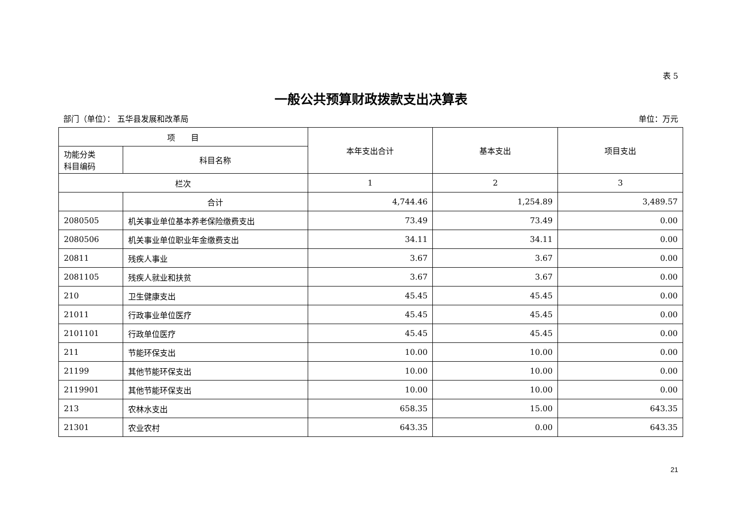表 5
一般公共预算财政拨款支出决算表
部门（单位）： 五华县发展和改革局 单位：万元
| 项 目 | | 本年支出合计 | 基本支出 | 项目支出 |
| --- | --- | --- | --- | --- |
| 功能分类 科目编码 | 科目名称 | | | |
| 栏次 | | 1 | 2 | 3 |
| | 合计 | 4,744.46 | 1,254.89 | 3,489.57 |
| 2080505 | 机关事业单位基本养老保险缴费支出 | 73.49 | 73.49 | 0.00 |
| 2080506 | 机关事业单位职业年金缴费支出 | 34.11 | 34.11 | 0.00 |
| 20811 | 残疾人事业 | 3.67 | 3.67 | 0.00 |
| 2081105 | 残疾人就业和扶贫 | 3.67 | 3.67 | 0.00 |
| 210 | 卫生健康支出 | 45.45 | 45.45 | 0.00 |
| 21011 | 行政事业单位医疗 | 45.45 | 45.45 | 0.00 |
| 2101101 | 行政单位医疗 | 45.45 | 45.45 | 0.00 |
| 211 | 节能环保支出 | 10.00 | 10.00 | 0.00 |
| 21199 | 其他节能环保支出 | 10.00 | 10.00 | 0.00 |
| 2119901 | 其他节能环保支出 | 10.00 | 10.00 | 0.00 |
| 213 | 农林水支出 | 658.35 | 15.00 | 643.35 |
| 21301 | 农业农村 | 643.35 | 0.00 | 643.35 |
21